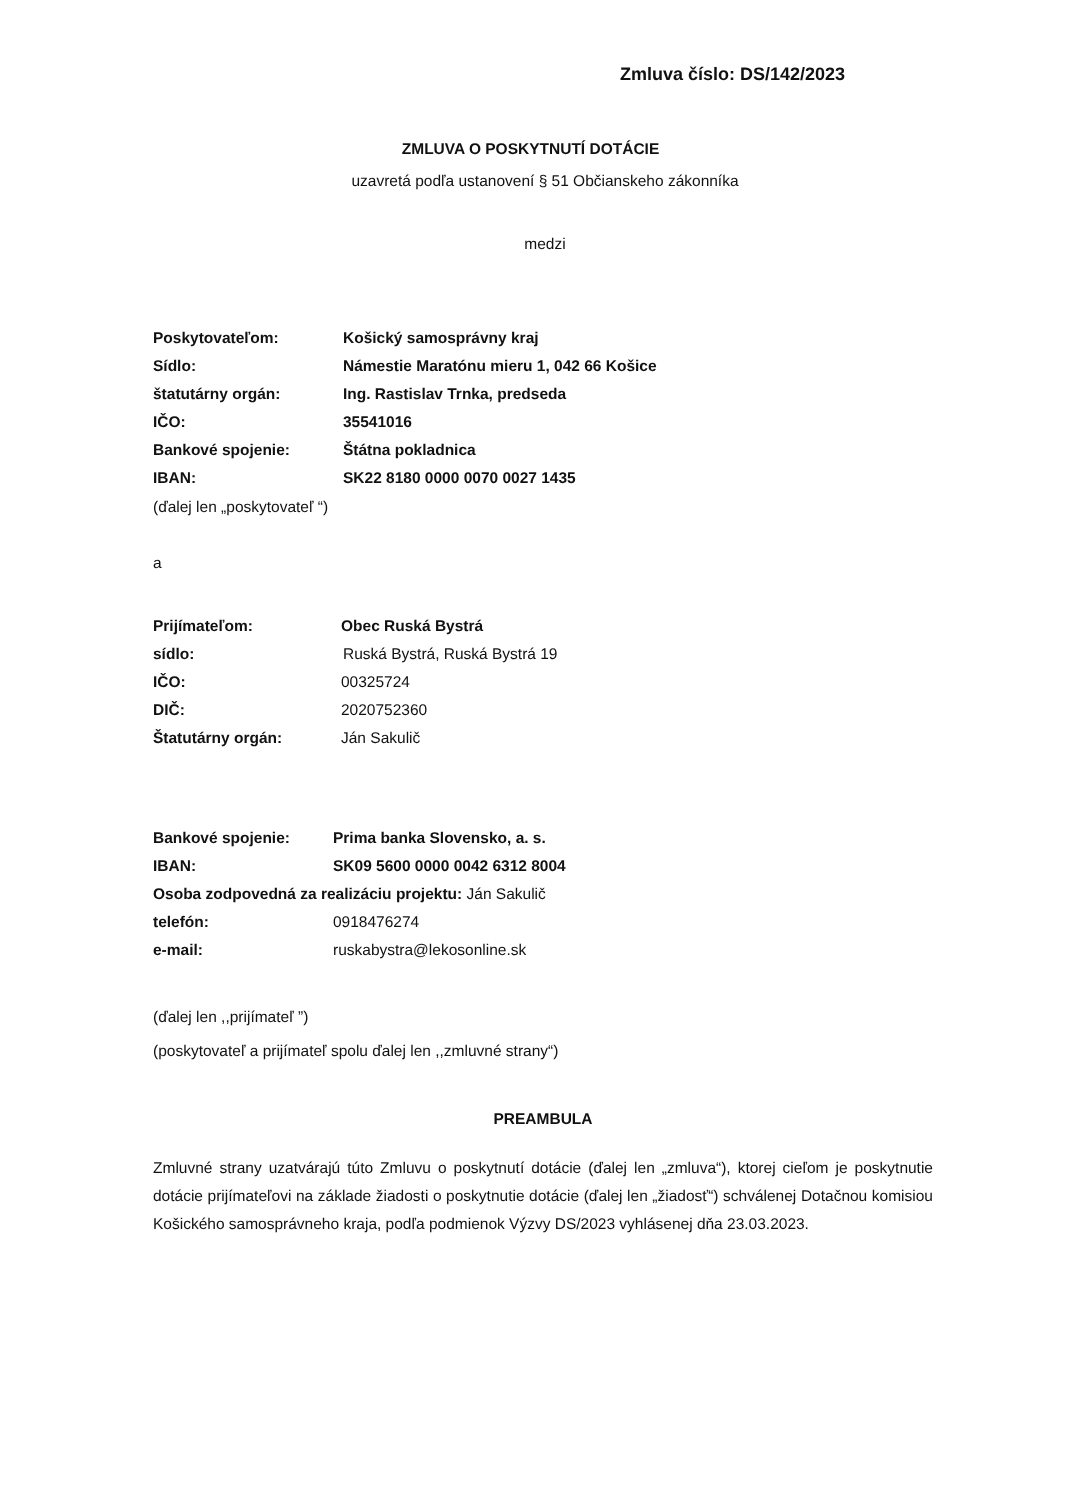Zmluva číslo: DS/142/2023
ZMLUVA O POSKYTNUTÍ DOTÁCIE
uzavretá podľa ustanovení § 51 Občianskeho zákonníka
medzi
Poskytovateľom: Košický samosprávny kraj
Sídlo: Námestie Maratónu mieru 1, 042 66 Košice
štatutárny orgán: Ing. Rastislav Trnka, predseda
IČO: 35541016
Bankové spojenie: Štátna pokladnica
IBAN: SK22 8180 0000 0070 0027 1435
(ďalej len „poskytovateľ “)
a
Prijímateľom: Obec Ruská Bystrá
sídlo: Ruská Bystrá, Ruská Bystrá 19
IČO: 00325724
DIČ: 2020752360
Štatutárny orgán: Ján Sakulič
Bankové spojenie: Prima banka Slovensko, a. s.
IBAN: SK09 5600 0000 0042 6312 8004
Osoba zodpovedná za realizáciu projektu: Ján Sakulič
telefón: 0918476274
e-mail: ruskabystra@lekosonline.sk
(ďalej len ,,prijímateľ ”)
(poskytovateľ a prijímateľ spolu ďalej len ,,zmluvné strany“)
PREAMBULA
Zmluvné strany uzatvárajú túto Zmluvu o poskytnutí dotácie (ďalej len „zmluva“), ktorej cieľom je poskytnutie dotácie prijímateľovi na základe žiadosti o poskytnutie dotácie (ďalej len „žiadosť“) schválenej Dotačnou komisiou Košického samosprávneho kraja, podľa podmienok Výzvy DS/2023 vyhlásenej dňa 23.03.2023.